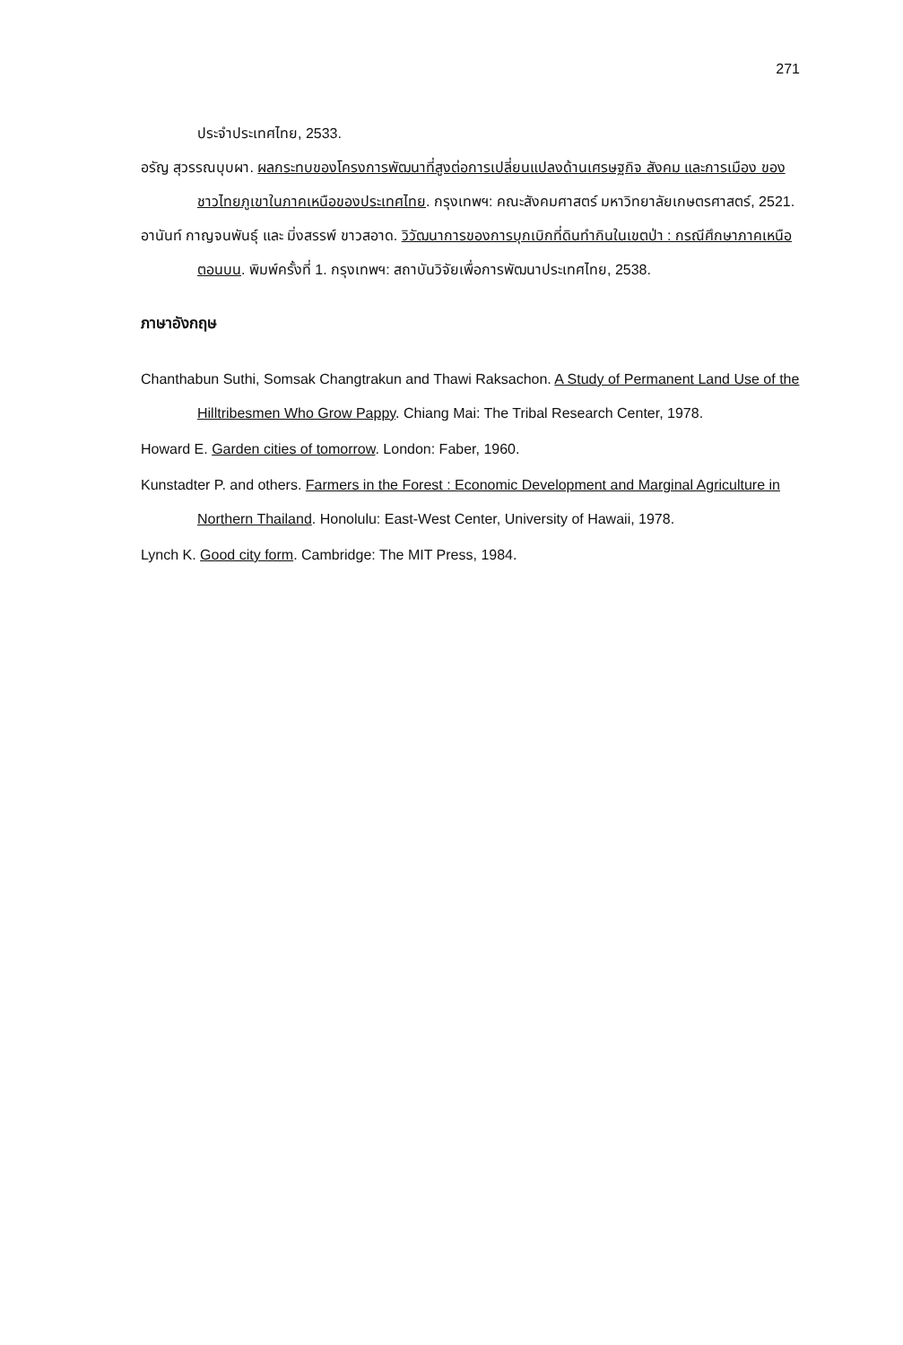271
ประจำประเทศไทย, 2533.
อรัญ สุวรรณบุบผา. ผลกระทบของโครงการพัฒนาที่สูงต่อการเปลี่ยนแปลงด้านเศรษฐกิจ สังคม และการเมือง ของชาวไทยภูเขาในภาคเหนือของประเทศไทย. กรุงเทพฯ: คณะสังคมศาสตร์ มหาวิทยาลัยเกษตรศาสตร์, 2521.
อานันท์ กาญจนพันธุ์ และ มิ่งสรรพ์ ขาวสอาด. วิวัฒนาการของการบุกเบิกที่ดินทำกินในเขตป่า : กรณีศึกษาภาคเหนือตอนบน. พิมพ์ครั้งที่ 1. กรุงเทพฯ: สถาบันวิจัยเพื่อการพัฒนาประเทศไทย, 2538.
ภาษาอังกฤษ
Chanthabun Suthi, Somsak Changtrakun and Thawi Raksachon. A Study of Permanent Land Use of the Hilltribesmen Who Grow Pappy. Chiang Mai: The Tribal Research Center, 1978.
Howard E. Garden cities of tomorrow. London: Faber, 1960.
Kunstadter P. and others. Farmers in the Forest : Economic Development and Marginal Agriculture in Northern Thailand. Honolulu: East-West Center, University of Hawaii, 1978.
Lynch K. Good city form. Cambridge: The MIT Press, 1984.